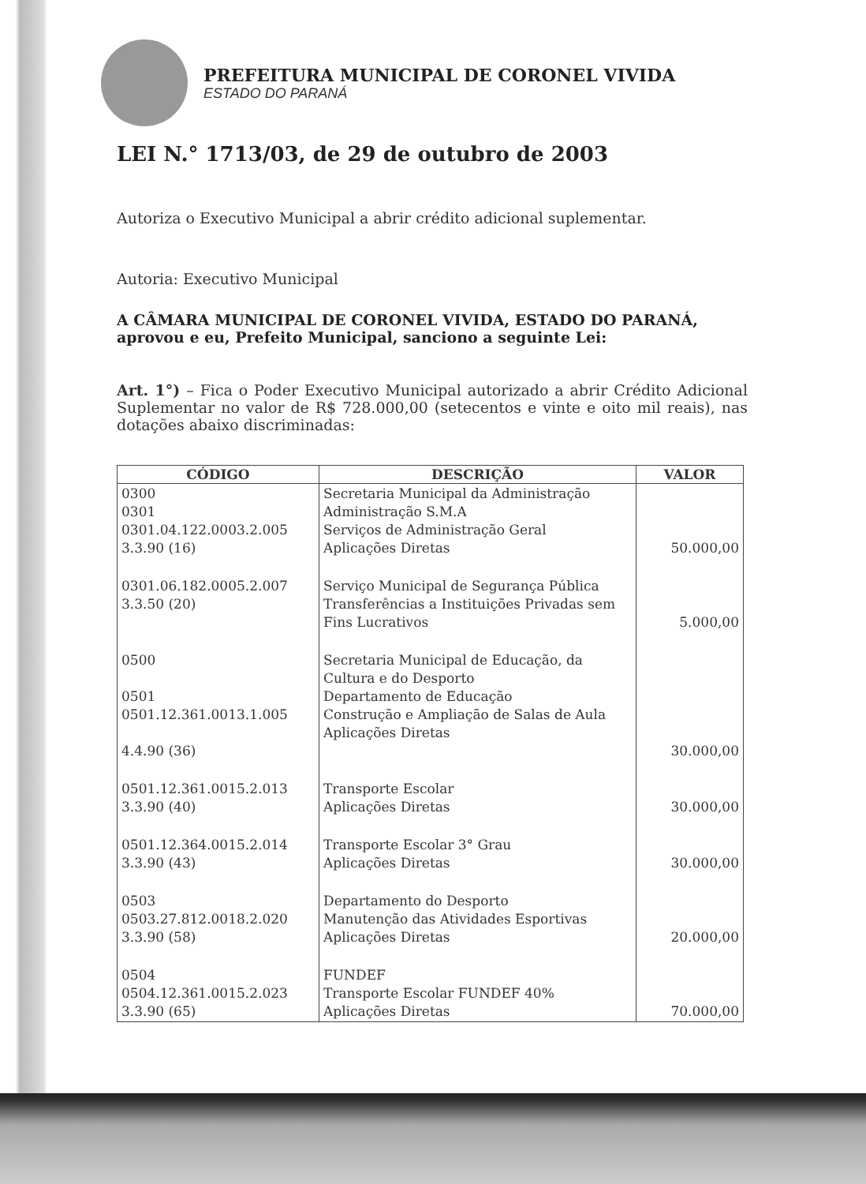PREFEITURA MUNICIPAL DE CORONEL VIVIDA
ESTADO DO PARANÁ
LEI N.° 1713/03, de 29 de outubro de 2003
Autoriza o Executivo Municipal a abrir crédito adicional suplementar.
Autoria: Executivo Municipal
A CÂMARA MUNICIPAL DE CORONEL VIVIDA, ESTADO DO PARANÁ, aprovou e eu, Prefeito Municipal, sanciono a seguinte Lei:
Art. 1°) – Fica o Poder Executivo Municipal autorizado a abrir Crédito Adicional Suplementar no valor de R$ 728.000,00 (setecentos e vinte e oito mil reais), nas dotações abaixo discriminadas:
| CÓDIGO | DESCRIÇÃO | VALOR |
| --- | --- | --- |
| 0300 0301 0301.04.122.0003.2.005 3.3.90 (16) | Secretaria Municipal da Administração Administração S.M.A Serviços de Administração Geral Aplicações Diretas | 50.000,00 |
| 0301.06.182.0005.2.007 3.3.50 (20) | Serviço Municipal de Segurança Pública Transferências a Instituições Privadas sem Fins Lucrativos | 5.000,00 |
| 0500 0501 0501.12.361.0013.1.005 4.4.90 (36) | Secretaria Municipal de Educação, da Cultura e do Desporto Departamento de Educação Construção e Ampliação de Salas de Aula Aplicações Diretas | 30.000,00 |
| 0501.12.361.0015.2.013 3.3.90 (40) | Transporte Escolar Aplicações Diretas | 30.000,00 |
| 0501.12.364.0015.2.014 3.3.90 (43) | Transporte Escolar 3° Grau Aplicações Diretas | 30.000,00 |
| 0503 0503.27.812.0018.2.020 3.3.90 (58) | Departamento do Desporto Manutenção das Atividades Esportivas Aplicações Diretas | 20.000,00 |
| 0504 0504.12.361.0015.2.023 3.3.90 (65) | FUNDEF Transporte Escolar FUNDEF 40% Aplicações Diretas | 70.000,00 |